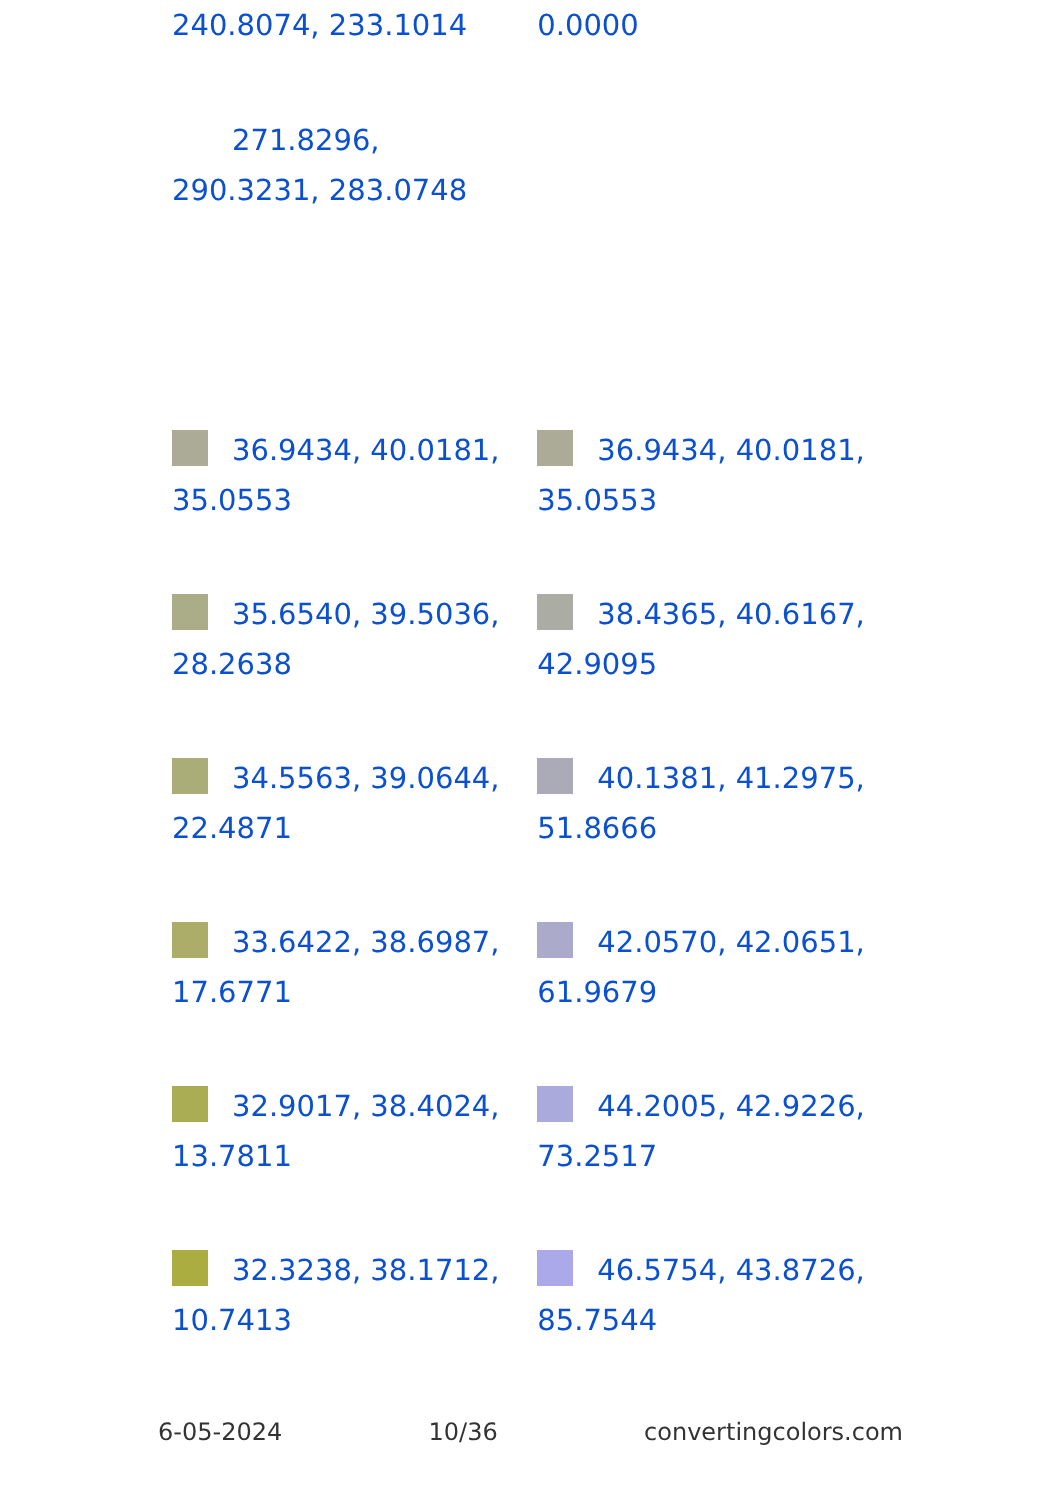| 240.8074, 233.1014 | 0.0000 |
| 271.8296, 290.3231, 283.0748 | |
| 36.9434, 40.0181, 35.0553 | 36.9434, 40.0181, 35.0553 |
| 35.6540, 39.5036, 28.2638 | 38.4365, 40.6167, 42.9095 |
| 34.5563, 39.0644, 22.4871 | 40.1381, 41.2975, 51.8666 |
| 33.6422, 38.6987, 17.6771 | 42.0570, 42.0651, 61.9679 |
| 32.9017, 38.4024, 13.7811 | 44.2005, 42.9226, 73.2517 |
| 32.3238, 38.1712, 10.7413 | 46.5754, 43.8726, 85.7544 |
6-05-2024 10/36 convertingcolors.com